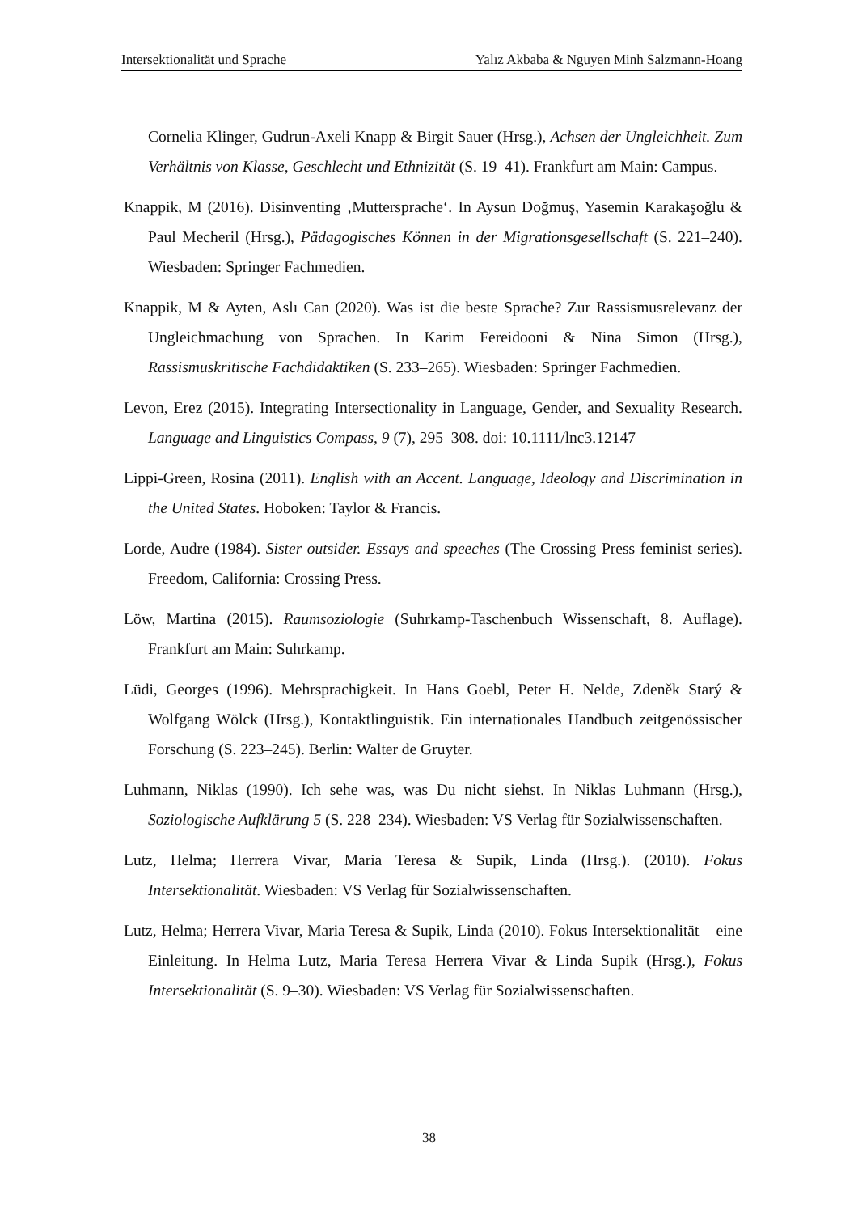Intersektionalität und Sprache Yalız Akbaba & Nguyen Minh Salzmann-Hoang
Cornelia Klinger, Gudrun-Axeli Knapp & Birgit Sauer (Hrsg.), Achsen der Ungleichheit. Zum Verhältnis von Klasse, Geschlecht und Ethnizität (S. 19–41). Frankfurt am Main: Campus.
Knappik, M (2016). Disinventing ‚Muttersprache‘. In Aysun Doğmuş, Yasemin Karakaşoğlu & Paul Mecheril (Hrsg.), Pädagogisches Können in der Migrationsgesellschaft (S. 221–240). Wiesbaden: Springer Fachmedien.
Knappik, M & Ayten, Aslı Can (2020). Was ist die beste Sprache? Zur Rassismusrelevanz der Ungleichmachung von Sprachen. In Karim Fereidooni & Nina Simon (Hrsg.), Rassismuskritische Fachdidaktiken (S. 233–265). Wiesbaden: Springer Fachmedien.
Levon, Erez (2015). Integrating Intersectionality in Language, Gender, and Sexuality Research. Language and Linguistics Compass, 9 (7), 295–308. doi: 10.1111/lnc3.12147
Lippi-Green, Rosina (2011). English with an Accent. Language, Ideology and Discrimination in the United States. Hoboken: Taylor & Francis.
Lorde, Audre (1984). Sister outsider. Essays and speeches (The Crossing Press feminist series). Freedom, California: Crossing Press.
Löw, Martina (2015). Raumsoziologie (Suhrkamp-Taschenbuch Wissenschaft, 8. Auflage). Frankfurt am Main: Suhrkamp.
Lüdi, Georges (1996). Mehrsprachigkeit. In Hans Goebl, Peter H. Nelde, Zdeněk Starý & Wolfgang Wölck (Hrsg.), Kontaktlinguistik. Ein internationales Handbuch zeitgenössischer Forschung (S. 223–245). Berlin: Walter de Gruyter.
Luhmann, Niklas (1990). Ich sehe was, was Du nicht siehst. In Niklas Luhmann (Hrsg.), Soziologische Aufklärung 5 (S. 228–234). Wiesbaden: VS Verlag für Sozialwissenschaften.
Lutz, Helma; Herrera Vivar, Maria Teresa & Supik, Linda (Hrsg.). (2010). Fokus Intersektionalität. Wiesbaden: VS Verlag für Sozialwissenschaften.
Lutz, Helma; Herrera Vivar, Maria Teresa & Supik, Linda (2010). Fokus Intersektionalität – eine Einleitung. In Helma Lutz, Maria Teresa Herrera Vivar & Linda Supik (Hrsg.), Fokus Intersektionalität (S. 9–30). Wiesbaden: VS Verlag für Sozialwissenschaften.
38